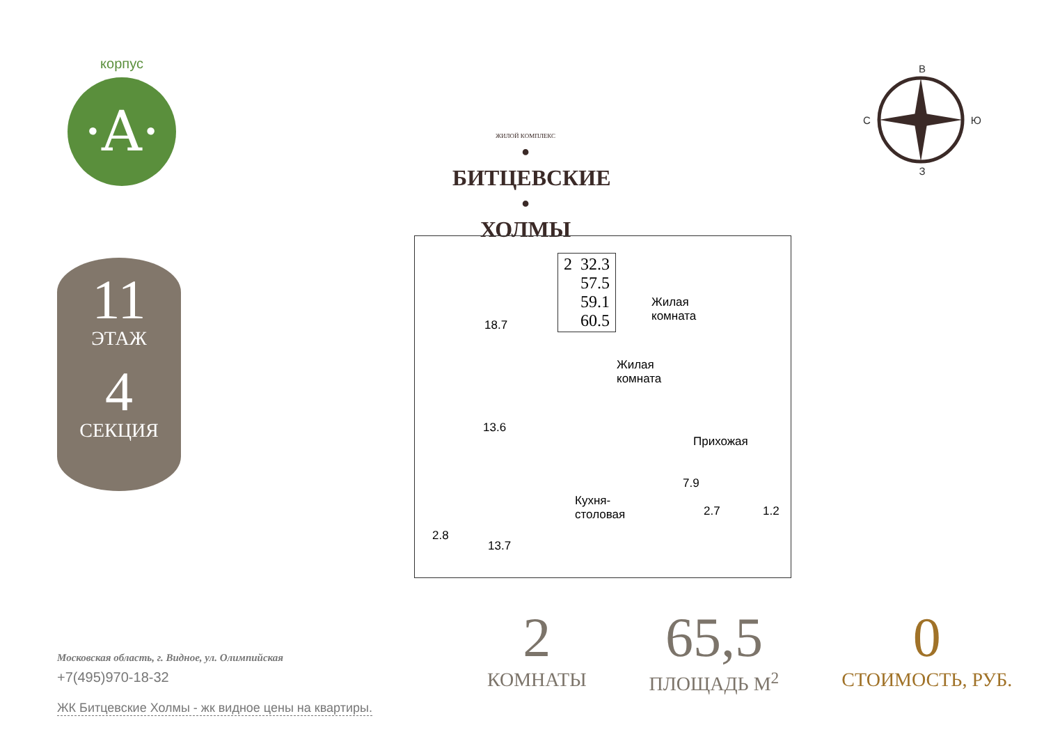корпус
·A·
11
ЭТАЖ
4
СЕКЦИЯ
ЖИЛОЙ КОМПЛЕКС
• БИТЦЕВСКИЕ •
ХОЛМЫ
В
С Ю
З
2 32.3
57.5
59.1
60.5
Жилая
комната
18.7
Жилая
комната
13.6
Прихожая
7.9
Кухня-
столовая
2.7 1.2
2.8
13.7
Московская область, г. Видное, ул. Олимпийская
+7(495)970-18-32
ЖК Битцевские Холмы - жк видное цены на квартиры.
2
КОМНАТЫ
65,5
ПЛОЩАДЬ М<sup>2</sup>
0
СТОИМОСТЬ, РУБ.